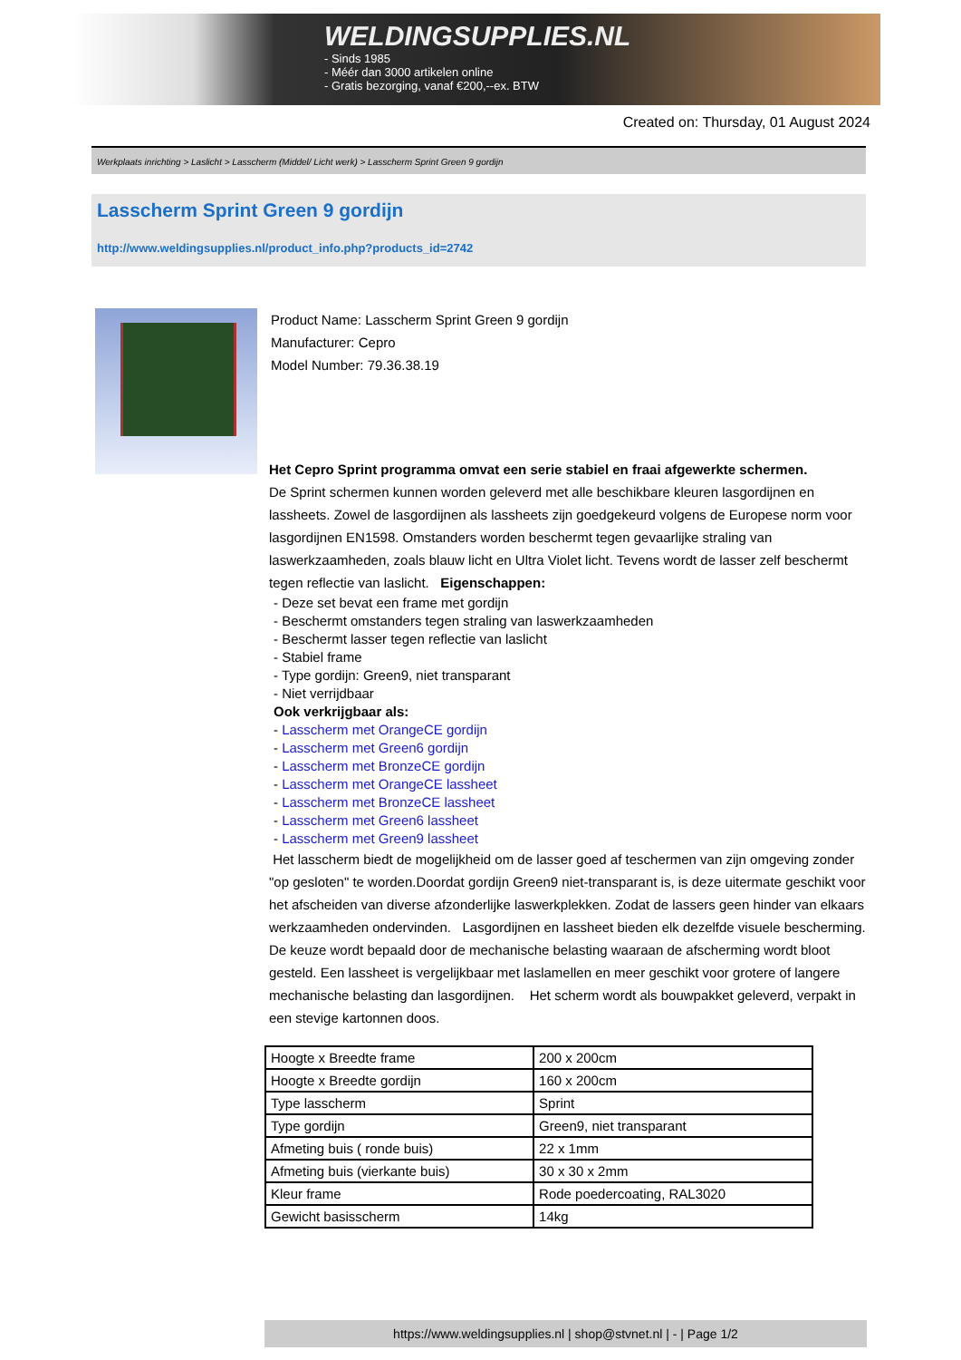WELDINGSUPPLIES.NL
- Sinds 1985
- Méér dan 3000 artikelen online
- Gratis bezorging, vanaf €200,--ex. BTW
Created on: Thursday, 01 August 2024
Werkplaats inrichting > Laslicht > Lasscherm (Middel/ Licht werk) > Lasscherm Sprint Green 9 gordijn
Lasscherm Sprint Green 9 gordijn
http://www.weldingsupplies.nl/product_info.php?products_id=2742
Product Name: Lasscherm Sprint Green 9 gordijn
Manufacturer: Cepro
Model Number: 79.36.38.19
Het Cepro Sprint programma omvat een serie stabiel en fraai afgewerkte schermen.
De Sprint schermen kunnen worden geleverd met alle beschikbare kleuren lasgordijnen en lassheets. Zowel de lasgordijnen als lassheets zijn goedgekeurd volgens de Europese norm voor lasgordijnen EN1598. Omstanders worden beschermt tegen gevaarlijke straling van laswerkzaamheden, zoals blauw licht en Ultra Violet licht. Tevens wordt de lasser zelf beschermt tegen reflectie van laslicht. Eigenschappen:
- Deze set bevat een frame met gordijn
- Beschermt omstanders tegen straling van laswerkzaamheden
- Beschermt lasser tegen reflectie van laslicht
- Stabiel frame
- Type gordijn: Green9, niet transparant
- Niet verrijdbaar
Ook verkrijgbaar als:
- Lasscherm met OrangeCE gordijn
- Lasscherm met Green6 gordijn
- Lasscherm met BronzeCE gordijn
- Lasscherm met OrangeCE lassheet
- Lasscherm met BronzeCE lassheet
- Lasscherm met Green6 lassheet
- Lasscherm met Green9 lassheet
Het lasscherm biedt de mogelijkheid om de lasser goed af teschermen van zijn omgeving zonder "op gesloten" te worden.Doordat gordijn Green9 niet-transparant is, is deze uitermate geschikt voor het afscheiden van diverse afzonderlijke laswerkplekken. Zodat de lassers geen hinder van elkaars werkzaamheden ondervinden. Lasgordijnen en lassheet bieden elk dezelfde visuele bescherming. De keuze wordt bepaald door de mechanische belasting waaraan de afscherming wordt bloot gesteld. Een lassheet is vergelijkbaar met laslamellen en meer geschikt voor grotere of langere mechanische belasting dan lasgordijnen. Het scherm wordt als bouwpakket geleverd, verpakt in een stevige kartonnen doos.
| Hoogte x Breedte frame | 200 x 200cm |
| Hoogte x Breedte gordijn | 160 x 200cm |
| Type lasscherm | Sprint |
| Type gordijn | Green9, niet transparant |
| Afmeting buis ( ronde buis) | 22 x 1mm |
| Afmeting buis (vierkante buis) | 30 x 30 x 2mm |
| Kleur frame | Rode poedercoating, RAL3020 |
| Gewicht basisscherm | 14kg |
https://www.weldingsupplies.nl | shop@stvnet.nl | - | Page 1/2